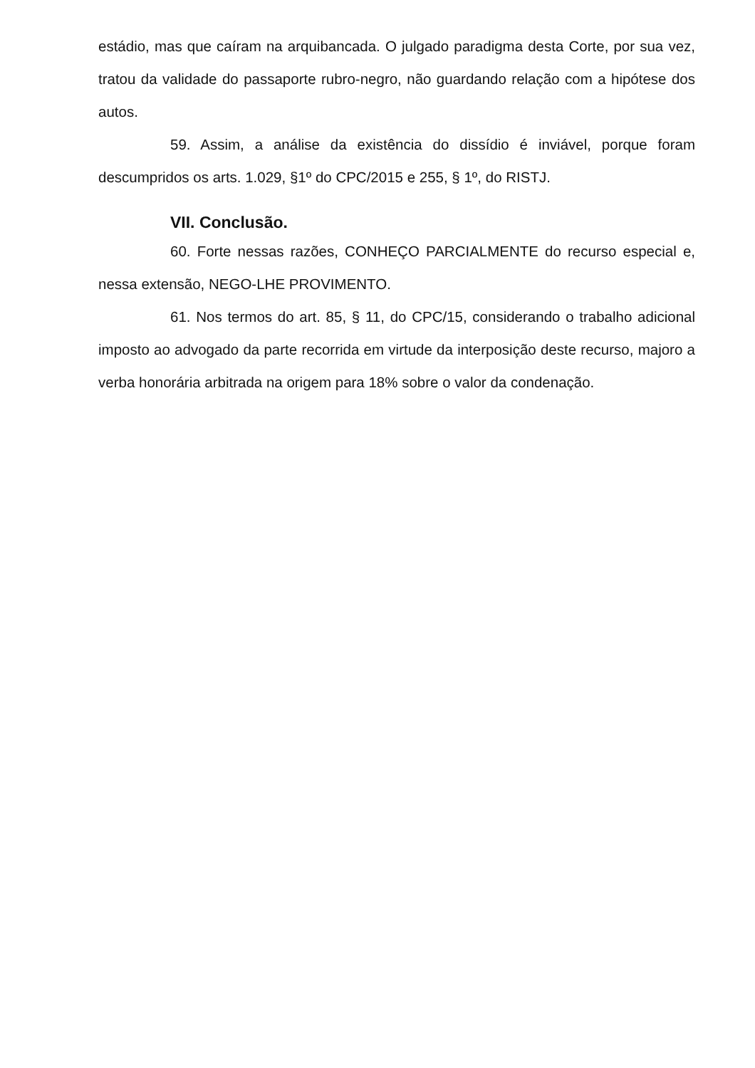estádio, mas que caíram na arquibancada. O julgado paradigma desta Corte, por sua vez, tratou da validade do passaporte rubro-negro, não guardando relação com a hipótese dos autos.
59. Assim, a análise da existência do dissídio é inviável, porque foram descumpridos os arts. 1.029, §1º do CPC/2015 e 255, § 1º, do RISTJ.
VII. Conclusão.
60. Forte nessas razões, CONHEÇO PARCIALMENTE do recurso especial e, nessa extensão, NEGO-LHE PROVIMENTO.
61. Nos termos do art. 85, § 11, do CPC/15, considerando o trabalho adicional imposto ao advogado da parte recorrida em virtude da interposição deste recurso, majoro a verba honorária arbitrada na origem para 18% sobre o valor da condenação.